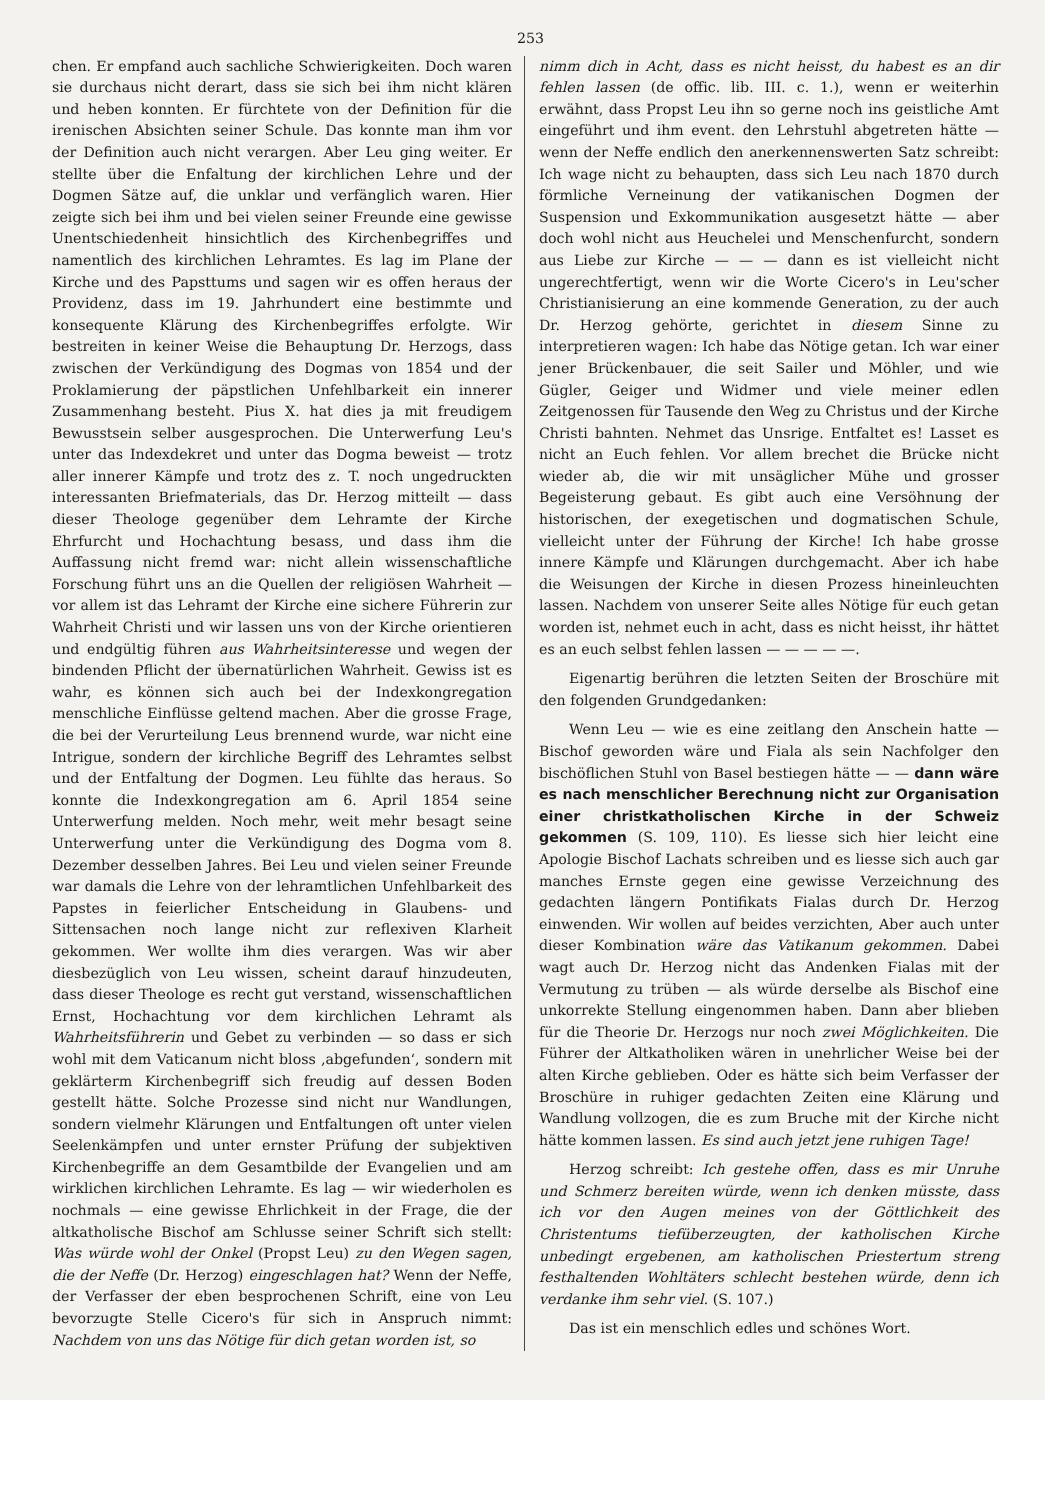253
chen. Er empfand auch sachliche Schwierigkeiten. Doch waren sie durchaus nicht derart, dass sie sich bei ihm nicht klären und heben konnten. Er fürchtete von der Definition für die irenischen Absichten seiner Schule. Das konnte man ihm vor der Definition auch nicht verargen. Aber Leu ging weiter. Er stellte über die Enfaltung der kirchlichen Lehre und der Dogmen Sätze auf, die unklar und verfänglich waren. Hier zeigte sich bei ihm und bei vielen seiner Freunde eine gewisse Unentschiedenheit hinsichtlich des Kirchenbegriffes und namentlich des kirchlichen Lehramtes. Es lag im Plane der Kirche und des Papsttums und sagen wir es offen heraus der Providenz, dass im 19. Jahrhundert eine bestimmte und konsequente Klärung des Kirchenbegriffes erfolgte. Wir bestreiten in keiner Weise die Behauptung Dr. Herzogs, dass zwischen der Verkündigung des Dogmas von 1854 und der Proklamierung der päpstlichen Unfehlbarkeit ein innerer Zusammenhang besteht. Pius X. hat dies ja mit freudigem Bewusstsein selber ausgesprochen. Die Unterwerfung Leu's unter das Indexdekret und unter das Dogma beweist — trotz aller innerer Kämpfe und trotz des z. T. noch ungedruckten interessanten Briefmaterials, das Dr. Herzog mitteilt — dass dieser Theologe gegenüber dem Lehramte der Kirche Ehrfurcht und Hochachtung besass, und dass ihm die Auffassung nicht fremd war: nicht allein wissenschaftliche Forschung führt uns an die Quellen der religiösen Wahrheit — vor allem ist das Lehramt der Kirche eine sichere Führerin zur Wahrheit Christi und wir lassen uns von der Kirche orientieren und endgültig führen aus Wahrheitsinteresse und wegen der bindenden Pflicht der übernatürlichen Wahrheit. Gewiss ist es wahr, es können sich auch bei der Indexkongregation menschliche Einflüsse geltend machen. Aber die grosse Frage, die bei der Verurteilung Leus brennend wurde, war nicht eine Intrigue, sondern der kirchliche Begriff des Lehramtes selbst und der Entfaltung der Dogmen. Leu fühlte das heraus. So konnte die Indexkongregation am 6. April 1854 seine Unterwerfung melden. Noch mehr, weit mehr besagt seine Unterwerfung unter die Verkündigung des Dogma vom 8. Dezember desselben Jahres. Bei Leu und vielen seiner Freunde war damals die Lehre von der lehramtlichen Unfehlbarkeit des Papstes in feierlicher Entscheidung in Glaubens- und Sittensachen noch lange nicht zur reflexiven Klarheit gekommen. Wer wollte ihm dies verargen. Was wir aber diesbezüglich von Leu wissen, scheint darauf hinzudeuten, dass dieser Theologe es recht gut verstand, wissenschaftlichen Ernst, Hochachtung vor dem kirchlichen Lehramt als Wahrheitsführerin und Gebet zu verbinden — so dass er sich wohl mit dem Vaticanum nicht bloss ‚abgefunden‘, sondern mit geklärterm Kirchenbegriff sich freudig auf dessen Boden gestellt hätte. Solche Prozesse sind nicht nur Wandlungen, sondern vielmehr Klärungen und Entfaltungen oft unter vielen Seelenkämpfen und unter ernster Prüfung der subjektiven Kirchenbegriffe an dem Gesamtbilde der Evangelien und am wirklichen kirchlichen Lehramte. Es lag — wir wiederholen es nochmals — eine gewisse Ehrlichkeit in der Frage, die der altkatholische Bischof am Schlusse seiner Schrift sich stellt: Was würde wohl der Onkel (Propst Leu) zu den Wegen sagen, die der Neffe (Dr. Herzog) eingeschlagen hat? Wenn der Neffe, der Verfasser der eben besprochenen Schrift, eine von Leu bevorzugte Stelle Cicero's für sich in Anspruch nimmt: Nachdem von uns das Nötige für dich getan worden ist, so
nimm dich in Acht, dass es nicht heisst, du habest es an dir fehlen lassen (de offic. lib. III. c. 1.), wenn er weiterhin erwähnt, dass Propst Leu ihn so gerne noch ins geistliche Amt eingeführt und ihm event. den Lehrstuhl abgetreten hätte — wenn der Neffe endlich den anerkennenswerten Satz schreibt: Ich wage nicht zu behaupten, dass sich Leu nach 1870 durch förmliche Verneinung der vatikanischen Dogmen der Suspension und Exkommunikation ausgesetzt hätte — aber doch wohl nicht aus Heuchelei und Menschenfurcht, sondern aus Liebe zur Kirche — — — dann es ist vielleicht nicht ungerechtfertigt, wenn wir die Worte Cicero's in Leu'scher Christianisierung an eine kommende Generation, zu der auch Dr. Herzog gehörte, gerichtet in diesem Sinne zu interpretieren wagen: Ich habe das Nötige getan. Ich war einer jener Brückenbauer, die seit Sailer und Möhler, und wie Gügler, Geiger und Widmer und viele meiner edlen Zeitgenossen für Tausende den Weg zu Christus und der Kirche Christi bahnten. Nehmet das Unsrige. Entfaltet es! Lasset es nicht an Euch fehlen. Vor allem brechet die Brücke nicht wieder ab, die wir mit unsäglicher Mühe und grosser Begeisterung gebaut. Es gibt auch eine Versöhnung der historischen, der exegetischen und dogmatischen Schule, vielleicht unter der Führung der Kirche! Ich habe grosse innere Kämpfe und Klärungen durchgemacht. Aber ich habe die Weisungen der Kirche in diesen Prozess hineinleuchten lassen. Nachdem von unserer Seite alles Nötige für euch getan worden ist, nehmet euch in acht, dass es nicht heisst, ihr hättet es an euch selbst fehlen lassen — — — — —.
Eigenartig berühren die letzten Seiten der Broschüre mit den folgenden Grundgedanken:
Wenn Leu — wie es eine zeitlang den Anschein hatte — Bischof geworden wäre und Fiala als sein Nachfolger den bischöflichen Stuhl von Basel bestiegen hätte — — dann wäre es nach menschlicher Berechnung nicht zur Organisation einer christkatholischen Kirche in der Schweiz gekommen (S. 109, 110). Es liesse sich hier leicht eine Apologie Bischof Lachats schreiben und es liesse sich auch gar manches Ernste gegen eine gewisse Verzeichnung des gedachten längern Pontifikats Fialas durch Dr. Herzog einwenden. Wir wollen auf beides verzichten, Aber auch unter dieser Kombination wäre das Vatikanum gekommen. Dabei wagt auch Dr. Herzog nicht das Andenken Fialas mit der Vermutung zu trüben — als würde derselbe als Bischof eine unkorrekte Stellung eingenommen haben. Dann aber blieben für die Theorie Dr. Herzogs nur noch zwei Möglichkeiten. Die Führer der Altkatholiken wären in unehrlicher Weise bei der alten Kirche geblieben. Oder es hätte sich beim Verfasser der Broschüre in ruhiger gedachten Zeiten eine Klärung und Wandlung vollzogen, die es zum Bruche mit der Kirche nicht hätte kommen lassen. Es sind auch jetzt jene ruhigen Tage!
Herzog schreibt: Ich gestehe offen, dass es mir Unruhe und Schmerz bereiten würde, wenn ich denken müsste, dass ich vor den Augen meines von der Göttlichkeit des Christentums tiefüberzeugten, der katholischen Kirche unbedingt ergebenen, am katholischen Priestertum streng festhaltenden Wohltäters schlecht bestehen würde, denn ich verdanke ihm sehr viel. (S. 107.)
Das ist ein menschlich edles und schönes Wort.